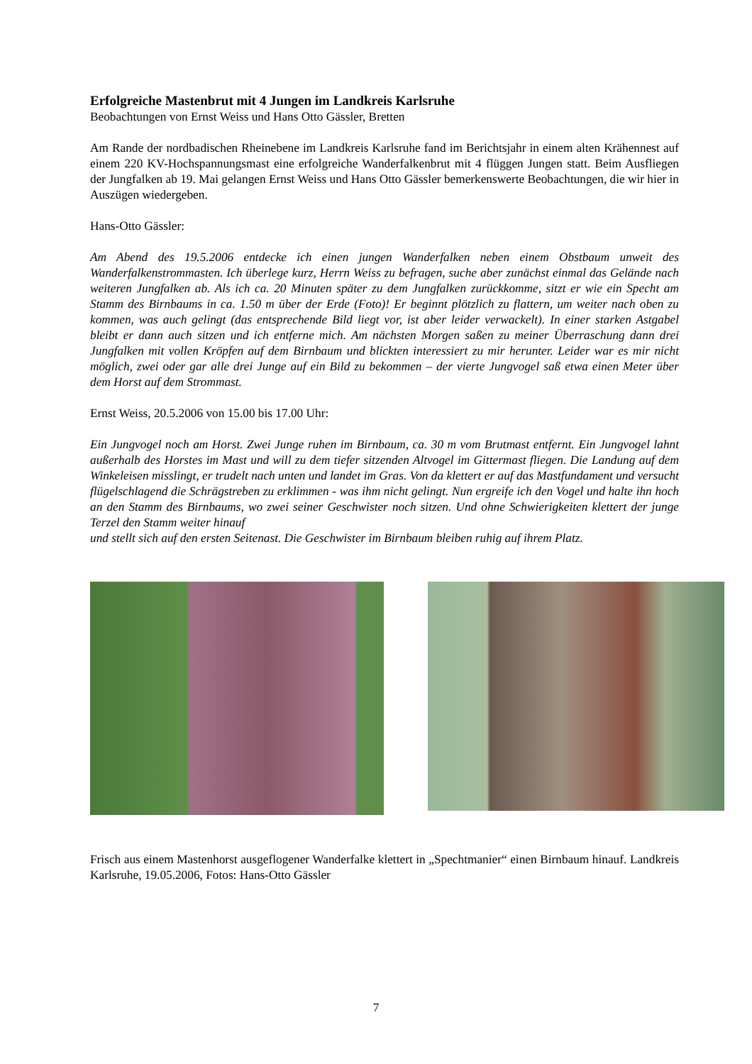Erfolgreiche Mastenbrut mit 4 Jungen im Landkreis Karlsruhe
Beobachtungen von Ernst Weiss und Hans Otto Gässler, Bretten
Am Rande der nordbadischen Rheinebene im Landkreis Karlsruhe fand im Berichtsjahr in einem alten Krähennest auf einem 220 KV-Hochspannungsmast eine erfolgreiche Wanderfalkenbrut mit 4 flüggen Jungen statt. Beim Ausfliegen der Jungfalken ab 19. Mai gelangen Ernst Weiss und Hans Otto Gässler bemerkenswerte Beobachtungen, die wir hier in Auszügen wiedergeben.
Hans-Otto Gässler:
Am Abend des 19.5.2006 entdecke ich einen jungen Wanderfalken neben einem Obstbaum unweit des Wanderfalkenstrommasten. Ich überlege kurz, Herrn Weiss zu befragen, suche aber zunächst einmal das Gelände nach weiteren Jungfalken ab. Als ich ca. 20 Minuten später zu dem Jungfalken zurückkomme, sitzt er wie ein Specht am Stamm des Birnbaums in ca. 1.50 m über der Erde (Foto)! Er beginnt plötzlich zu flattern, um weiter nach oben zu kommen, was auch gelingt (das entsprechende Bild liegt vor, ist aber leider verwackelt). In einer starken Astgabel bleibt er dann auch sitzen und ich entferne mich. Am nächsten Morgen saßen zu meiner Überraschung dann drei Jungfalken mit vollen Kröpfen auf dem Birnbaum und blickten interessiert zu mir herunter. Leider war es mir nicht möglich, zwei oder gar alle drei Junge auf ein Bild zu bekommen – der vierte Jungvogel saß etwa einen Meter über dem Horst auf dem Strommast.
Ernst Weiss, 20.5.2006 von 15.00 bis 17.00 Uhr:
Ein Jungvogel noch am Horst. Zwei Junge ruhen im Birnbaum, ca. 30 m vom Brutmast entfernt. Ein Jungvogel lahnt außerhalb des Horstes im Mast und will zu dem tiefer sitzenden Altvogel im Gittermast fliegen. Die Landung auf dem Winkeleisen misslingt, er trudelt nach unten und landet im Gras. Von da klettert er auf das Mastfundament und versucht flügelschlagend die Schrägstreben zu erklimmen - was ihm nicht gelingt. Nun ergreife ich den Vogel und halte ihn hoch an den Stamm des Birnbaums, wo zwei seiner Geschwister noch sitzen. Und ohne Schwierigkeiten klettert der junge Terzel den Stamm weiter hinauf
und stellt sich auf den ersten Seitenast. Die Geschwister im Birnbaum bleiben ruhig auf ihrem Platz.
Frisch aus einem Mastenhorst ausgeflogener Wanderfalke klettert in „Spechtmanier“ einen Birnbaum hinauf. Landkreis Karlsruhe, 19.05.2006, Fotos: Hans-Otto Gässler
7